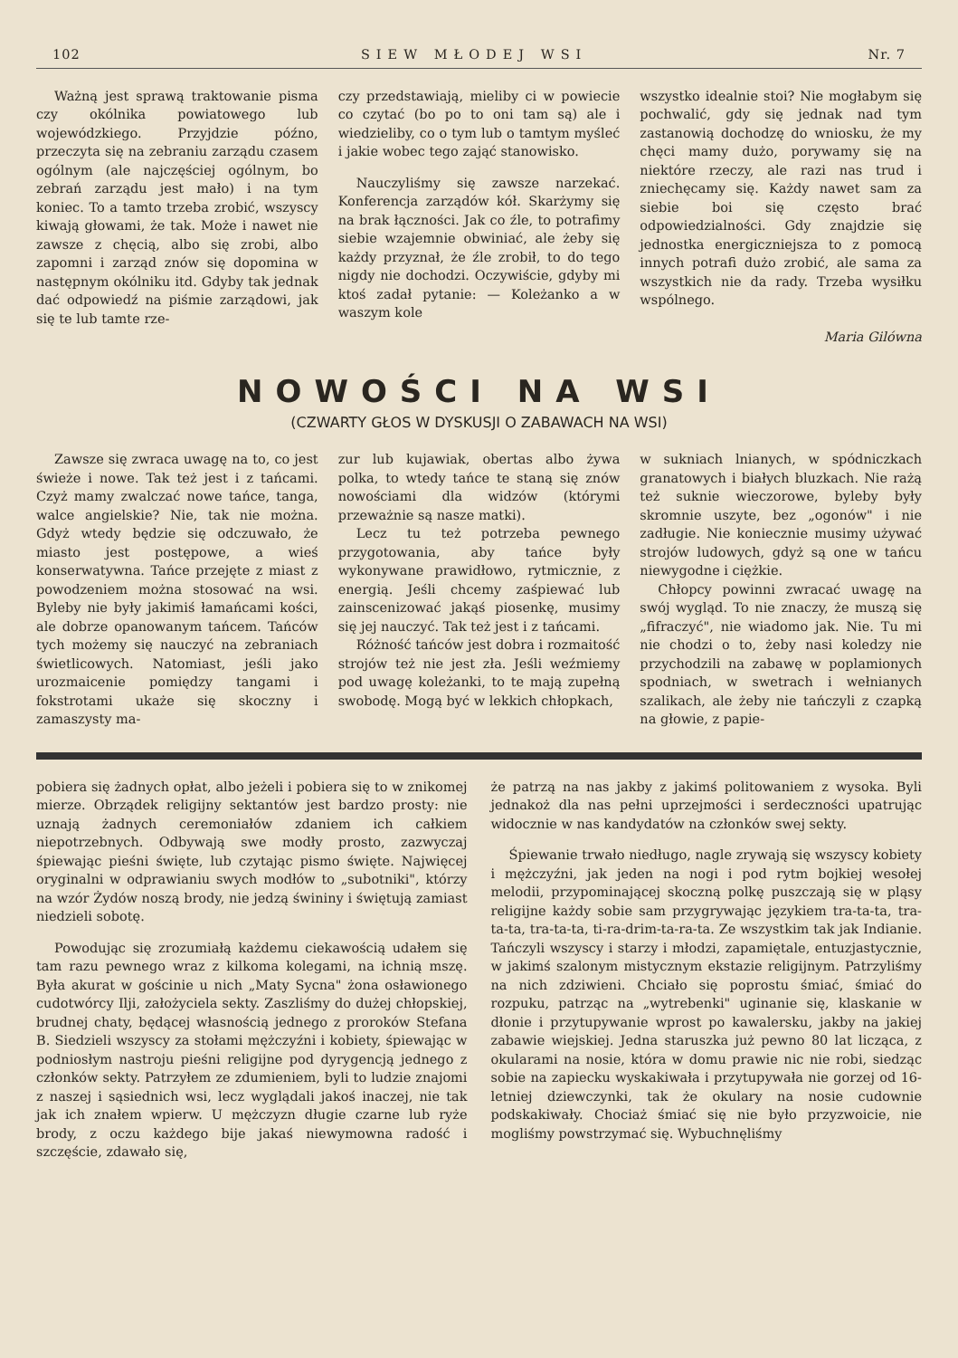102 SIEW MŁODEJ WSI Nr. 7
Ważną jest sprawą traktowanie pisma czy okólnika powiatowego lub wojewódzkiego. Przyjdzie późno, przeczyta się na zebraniu zarządu czasem ogólnym (ale najczęściej ogólnym, bo zebrań zarządu jest mało) i na tym koniec. To a tamto trzeba zrobić, wszyscy kiwają głowami, że tak. Może i nawet nie zawsze z chęcią, albo się zrobi, albo zapomni i zarząd znów się dopomina w następnym okólniku itd. Gdyby tak jednak dać odpowiedź na piśmie zarządowi, jak się te lub tamte rze-
czy przedstawiają, mieliby ci w powiecie co czytać (bo po to oni tam są) ale i wiedzieliby, co o tym lub o tamtym myśleć i jakie wobec tego zająć stanowisko.
Nauczyliśmy się zawsze narzekać. Konferencja zarządów kół. Skarżymy się na brak łączności. Jak co źle, to potrafimy siebie wzajemnie obwiniać, ale żeby się każdy przyznał, że źle zrobił, to do tego nigdy nie dochodzi. Oczywiście, gdyby mi ktoś zadał pytanie: — Koleżanko a w waszym kole
wszystko idealnie stoi? Nie mogłabym się pochwalić, gdy się jednak nad tym zastanowią dochodzę do wniosku, że my chęci mamy dużo, porywamy się na niektóre rzeczy, ale razi nas trud i zniechęcamy się. Każdy nawet sam za siebie boi się często brać odpowiedzialności. Gdy znajdzie się jednostka energiczniejsza to z pomocą innych potrafi dużo zrobić, ale sama za wszystkich nie da rady. Trzeba wysiłku wspólnego.
Maria Gilówna
NOWOŚCI NA WSI
(CZWARTY GŁOS W DYSKUSJI O ZABAWACH NA WSI)
Zawsze się zwraca uwagę na to, co jest świeże i nowe. Tak też jest i z tańcami. Czyż mamy zwalczać nowe tańce, tanga, walce angielskie? Nie, tak nie można. Gdyż wtedy będzie się odczuwało, że miasto jest postępowe, a wieś konserwatywna. Tańce przejęte z miast z powodzeniem można stosować na wsi. Byleby nie były jakimiś łamańcami kości, ale dobrze opanowanym tańcem. Tańców tych możemy się nauczyć na zebraniach świetlicowych. Natomiast, jeśli jako urozmaicenie pomiędzy tangami i fokstrotami ukaże się skoczny i zamaszysty ma-
zur lub kujawiak, obertas albo żywa polka, to wtedy tańce te staną się znów nowościami dla widzów (którymi przeważnie są nasze matki).
Lecz tu też potrzeba pewnego przygotowania, aby tańce były wykonywane prawidłowo, rytmicznie, z energią. Jeśli chcemy zaśpiewać lub zainscenizować jakąś piosenkę, musimy się jej nauczyć. Tak też jest i z tańcami.
Różność tańców jest dobra i rozmaitość strojów też nie jest zła. Jeśli weźmiemy pod uwagę koleżanki, to te mają zupełną swobodę. Mogą być w lekkich chłopkach,
w sukniach lnianych, w spódniczkach granatowych i białych bluzkach. Nie rażą też suknie wieczorowe, byleby były skromnie uszyte, bez „ogonów" i nie zadługie. Nie koniecznie musimy używać strojów ludowych, gdyż są one w tańcu niewygodne i ciężkie.
Chłopcy powinni zwracać uwagę na swój wygląd. To nie znaczy, że muszą się „fifraczyć", nie wiadomo jak. Nie. Tu mi nie chodzi o to, żeby nasi koledzy nie przychodzili na zabawę w poplamionych spodniach, w swetrach i wełnianych szalikach, ale żeby nie tańczyli z czapką na głowie, z papie-
pobiera się żadnych opłat, albo jeżeli i pobiera się to w znikomej mierze. Obrządek religijny sektantów jest bardzo prosty: nie uznają żadnych ceremoniałów zdaniem ich całkiem niepotrzebnych. Odbywają swe modły prosto, zazwyczaj śpiewając pieśni święte, lub czytając pismo święte. Najwięcej oryginalni w odprawianiu swych modłów to „subotniki", którzy na wzór Żydów noszą brody, nie jedzą świniny i świętują zamiast niedzieli sobotę.
Powodując się zrozumiałą każdemu ciekawością udałem się tam razu pewnego wraz z kilkoma kolegami, na ichnią mszę. Była akurat w gościnie u nich „Maty Sycna" żona osławionego cudotwórcy Ilji, założyciela sekty. Zaszliśmy do dużej chłopskiej, brudnej chaty, będącej własnością jednego z proroków Stefana B. Siedzieli wszyscy za stołami mężczyźni i kobiety, śpiewając w podniosłym nastroju pieśni religijne pod dyrygencją jednego z członków sekty. Patrzyłem ze zdumieniem, byli to ludzie znajomi z naszej i sąsiednich wsi, lecz wyglądali jakoś inaczej, nie tak jak ich znałem wpierw. U mężczyzn długie czarne lub ryże brody, z oczu każdego bije jakaś niewymowna radość i szczęście, zdawało się,
że patrzą na nas jakby z jakimś politowaniem z wysoka. Byli jednakoż dla nas pełni uprzejmości i serdeczności upatrując widocznie w nas kandydatów na członków swej sekty.
Śpiewanie trwało niedługo, nagle zrywają się wszyscy kobiety i mężczyźni, jak jeden na nogi i pod rytm bojkiej wesołej melodii, przypominającej skoczną polkę puszczają się w pląsy religijne każdy sobie sam przygrywając językiem tra-ta-ta, tra-ta-ta, tra-ta-ta, ti-ra-drim-ta-ra-ta. Ze wszystkim tak jak Indianie. Tańczyli wszyscy i starzy i młodzi, zapamiętale, entuzjastycznie, w jakimś szalonym mistycznym ekstazie religijnym. Patrzyliśmy na nich zdziwieni. Chciało się poprostu śmiać, śmiać do rozpuku, patrząc na „wytrebenki" uginanie się, klaskanie w dłonie i przytupywanie wprost po kawalersku, jakby na jakiej zabawie wiejskiej. Jedna staruszka już pewno 80 lat licząca, z okularami na nosie, która w domu prawie nic nie robi, siedząc sobie na zapiecku wyskakiwała i przytupywała nie gorzej od 16-letniej dziewczynki, tak że okulary na nosie cudownie podskakiwały. Chociaż śmiać się nie było przyzwoicie, nie mogliśmy powstrzymać się. Wybuchnęliśmy